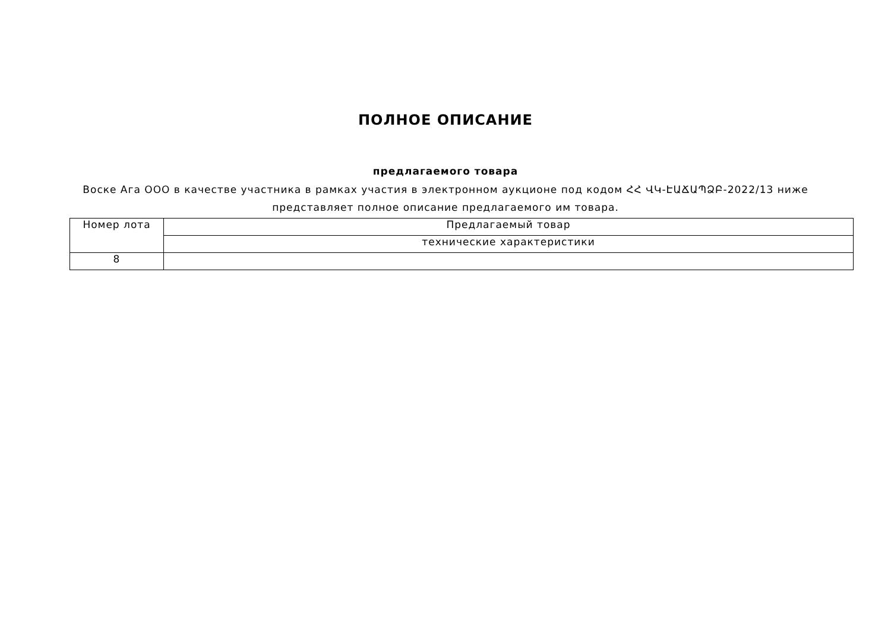ПОЛНОЕ ОПИСАНИЕ
предлагаемого товара
Воске Ага ООО в качестве участника в рамках участия в электронном аукционе под кодом ՀՀ ՎԿ-ԷԱՃԱՊՁԲ-2022/13 ниже представляет полное описание предлагаемого им товара.
| Номер лота | Предлагаемый товар |
| | технические характеристики |
| 8 | |